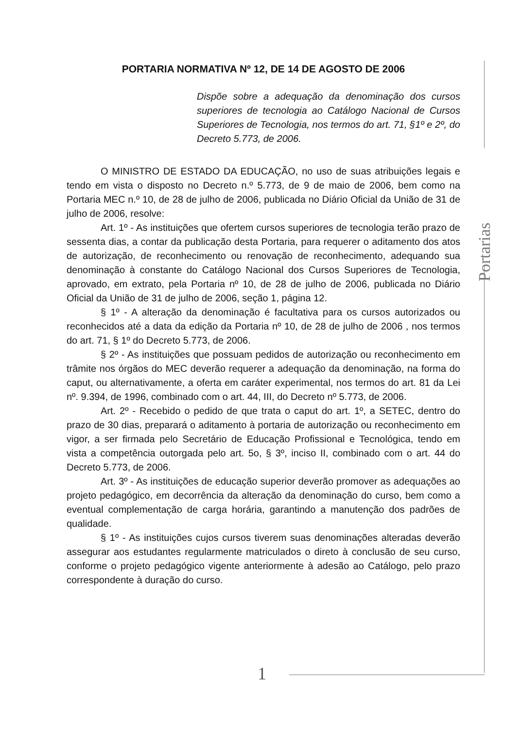PORTARIA NORMATIVA Nº 12, DE 14 DE AGOSTO DE 2006
Dispõe sobre a adequação da denominação dos cursos superiores de tecnologia ao Catálogo Nacional de Cursos Superiores de Tecnologia, nos termos do art. 71, §1º e 2º, do Decreto 5.773, de 2006.
O MINISTRO DE ESTADO DA EDUCAÇÃO, no uso de suas atribuições legais e tendo em vista o disposto no Decreto n.º 5.773, de 9 de maio de 2006, bem como na Portaria MEC n.º 10, de 28 de julho de 2006, publicada no Diário Oficial da União de 31 de julho de 2006, resolve:
Art. 1º - As instituições que ofertem cursos superiores de tecnologia terão prazo de sessenta dias, a contar da publicação desta Portaria, para requerer o aditamento dos atos de autorização, de reconhecimento ou renovação de reconhecimento, adequando sua denominação à constante do Catálogo Nacional dos Cursos Superiores de Tecnologia, aprovado, em extrato, pela Portaria nº 10, de 28 de julho de 2006, publicada no Diário Oficial da União de 31 de julho de 2006, seção 1, página 12.
§ 1º - A alteração da denominação é facultativa para os cursos autorizados ou reconhecidos até a data da edição da Portaria nº 10, de 28 de julho de 2006 , nos termos do art. 71, § 1º do Decreto 5.773, de 2006.
§ 2º - As instituições que possuam pedidos de autorização ou reconhecimento em trâmite nos órgãos do MEC deverão requerer a adequação da denominação, na forma do caput, ou alternativamente, a oferta em caráter experimental, nos termos do art. 81 da Lei nº. 9.394, de 1996, combinado com o art. 44, III, do Decreto nº 5.773, de 2006.
Art. 2º - Recebido o pedido de que trata o caput do art. 1º, a SETEC, dentro do prazo de 30 dias, preparará o aditamento à portaria de autorização ou reconhecimento em vigor, a ser firmada pelo Secretário de Educação Profissional e Tecnológica, tendo em vista a competência outorgada pelo art. 5o, § 3º, inciso II, combinado com o art. 44 do Decreto 5.773, de 2006.
Art. 3º - As instituições de educação superior deverão promover as adequações ao projeto pedagógico, em decorrência da alteração da denominação do curso, bem como a eventual complementação de carga horária, garantindo a manutenção dos padrões de qualidade.
§ 1º - As instituições cujos cursos tiverem suas denominações alteradas deverão assegurar aos estudantes regularmente matriculados o direto à conclusão de seu curso, conforme o projeto pedagógico vigente anteriormente à adesão ao Catálogo, pelo prazo correspondente à duração do curso.
Portarias
1